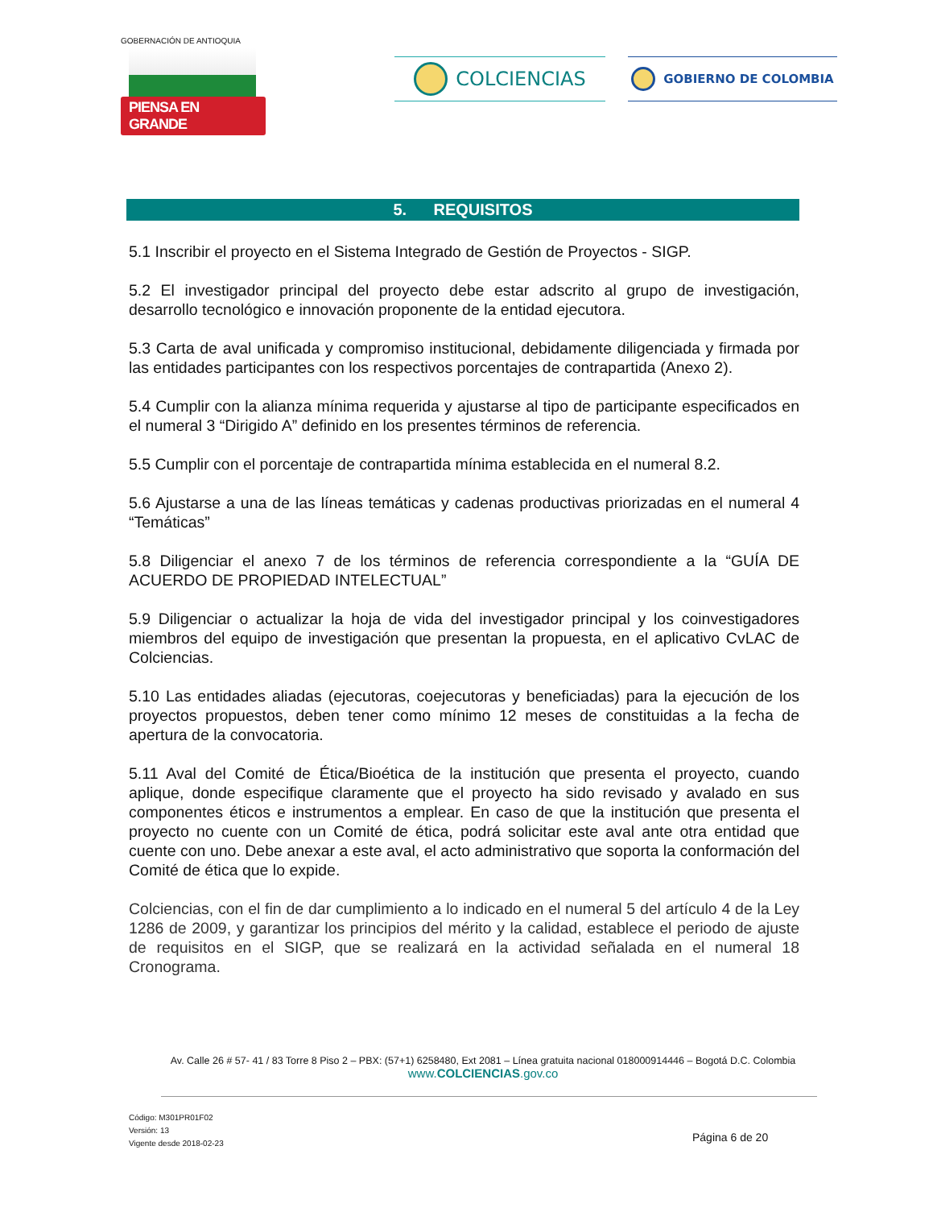GOBERNACIÓN DE ANTIOQUIA
PIENSA EN GRANDE
COLCIENCIAS
GOBIERNO DE COLOMBIA
5. REQUISITOS
5.1 Inscribir el proyecto en el Sistema Integrado de Gestión de Proyectos - SIGP.
5.2 El investigador principal del proyecto debe estar adscrito al grupo de investigación, desarrollo tecnológico e innovación proponente de la entidad ejecutora.
5.3 Carta de aval unificada y compromiso institucional, debidamente diligenciada y firmada por las entidades participantes con los respectivos porcentajes de contrapartida (Anexo 2).
5.4 Cumplir con la alianza mínima requerida y ajustarse al tipo de participante especificados en el numeral 3 “Dirigido A” definido en los presentes términos de referencia.
5.5 Cumplir con el porcentaje de contrapartida mínima establecida en el numeral 8.2.
5.6 Ajustarse a una de las líneas temáticas y cadenas productivas priorizadas en el numeral 4 “Temáticas”
5.8 Diligenciar el anexo 7 de los términos de referencia correspondiente a la “GUÍA DE ACUERDO DE PROPIEDAD INTELECTUAL”
5.9 Diligenciar o actualizar la hoja de vida del investigador principal y los coinvestigadores miembros del equipo de investigación que presentan la propuesta, en el aplicativo CvLAC de Colciencias.
5.10 Las entidades aliadas (ejecutoras, coejecutoras y beneficiadas) para la ejecución de los proyectos propuestos, deben tener como mínimo 12 meses de constituidas a la fecha de apertura de la convocatoria.
5.11 Aval del Comité de Ética/Bioética de la institución que presenta el proyecto, cuando aplique, donde especifique claramente que el proyecto ha sido revisado y avalado en sus componentes éticos e instrumentos a emplear. En caso de que la institución que presenta el proyecto no cuente con un Comité de ética, podrá solicitar este aval ante otra entidad que cuente con uno. Debe anexar a este aval, el acto administrativo que soporta la conformación del Comité de ética que lo expide.
Colciencias, con el fin de dar cumplimiento a lo indicado en el numeral 5 del artículo 4 de la Ley 1286 de 2009, y garantizar los principios del mérito y la calidad, establece el periodo de ajuste de requisitos en el SIGP, que se realizará en la actividad señalada en el numeral 18 Cronograma.
Av. Calle 26 # 57- 41 / 83 Torre 8 Piso 2 – PBX: (57+1) 6258480, Ext 2081 – Línea gratuita nacional 018000914446 – Bogotá D.C. Colombia
www.COLCIENCIAS.gov.co
Código: M301PR01F02
Versión: 13
Vigente desde 2018-02-23
Página 6 de 20